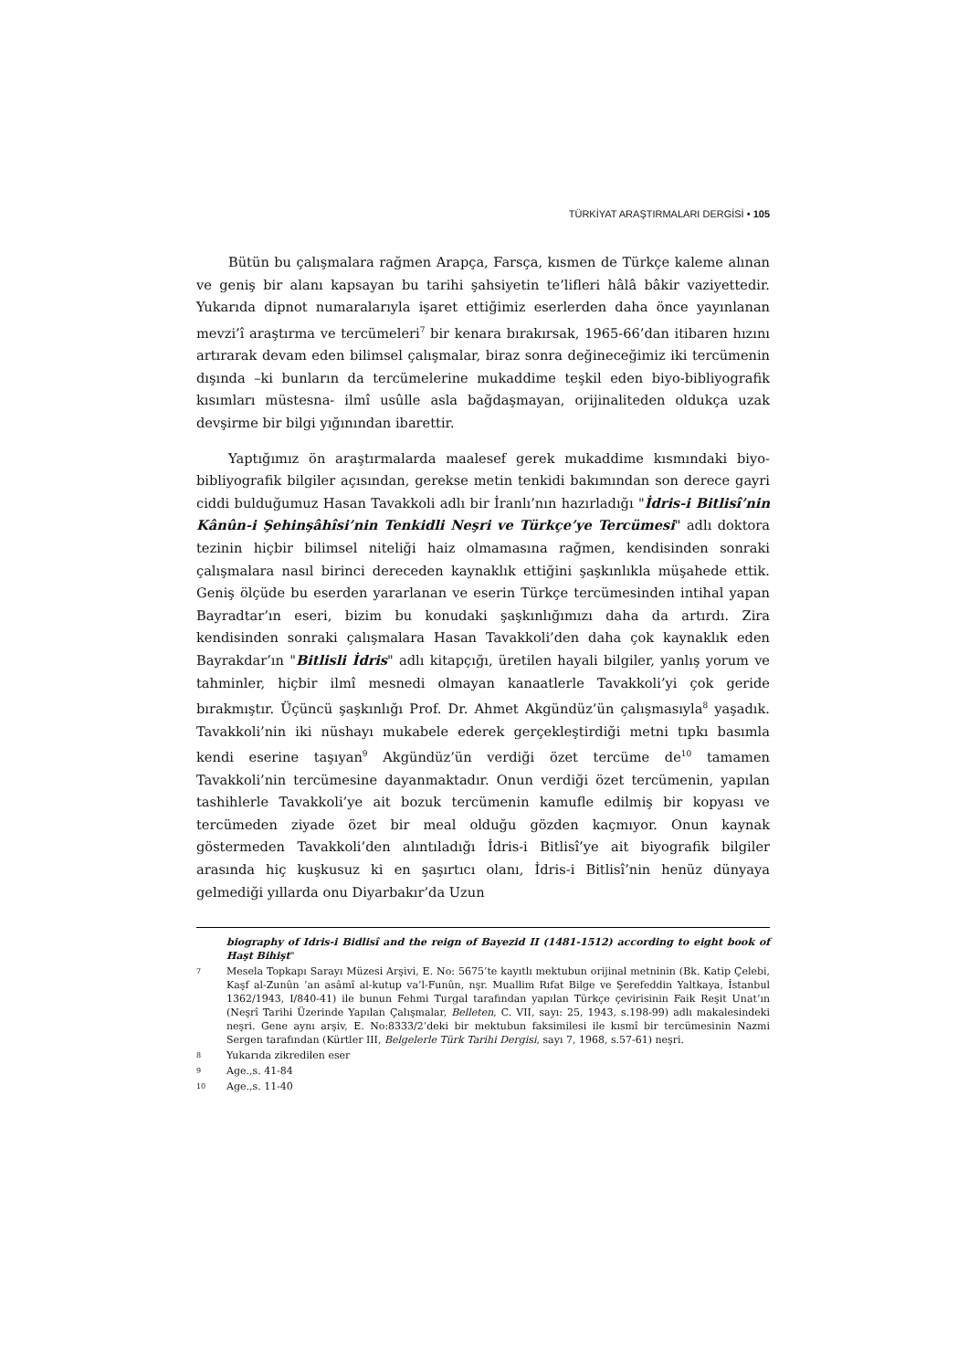TÜRKİYAT ARAŞTIRMALARI DERGİSİ • 105
Bütün bu çalışmalara rağmen Arapça, Farsça, kısmen de Türkçe kaleme alınan ve geniş bir alanı kapsayan bu tarihi şahsiyetin te’lifleri hâlâ bâkir vaziyettedir. Yukarıda dipnot numaralarıyla işaret ettiğimiz eserlerden daha önce yayınlanan mevzi’î araştırma ve tercümeleri<sup>7</sup> bir kenara bırakırsak, 1965-66’dan itibaren hızını artırarak devam eden bilimsel çalışmalar, biraz sonra değineceğimiz iki tercümenin dışında –ki bunların da tercümelerine mukaddime teşkil eden biyo-bibliyografik kısımları müstesna- ilmî usûlle asla bağdaşmayan, orijinaliteden oldukça uzak devşirme bir bilgi yığınından ibarettir.
Yaptığımız ön araştırmalarda maalesef gerek mukaddime kısmındaki biyo-bibliyografik bilgiler açısından, gerekse metin tenkidi bakımından son derece gayri ciddi bulduğumuz Hasan Tavakkoli adlı bir İranlı’nın hazırladığı "İdris-i Bitlisî’nin Kânûn-i Şehinşâhîsi’nin Tenkidli Neşri ve Türkçe’ye Tercümesi" adlı doktora tezinin hiçbir bilimsel niteliği haiz olmamasına rağmen, kendisinden sonraki çalışmalara nasıl birinci dereceden kaynaklık ettiğini şaşkınlıkla müşahede ettik. Geniş ölçüde bu eserden yararlanan ve eserin Türkçe tercümesinden intihal yapan Bayradtar’ın eseri, bizim bu konudaki şaşkınlığımızı daha da artırdı. Zira kendisinden sonraki çalışmalara Hasan Tavakkoli’den daha çok kaynaklık eden Bayrakdar’ın "Bitlisli İdris" adlı kitapçığı, üretilen hayali bilgiler, yanlış yorum ve tahminler, hiçbir ilmî mesnedi olmayan kanaatlerle Tavakkoli’yi çok geride bırakmıştır. Üçüncü şaşkınlığı Prof. Dr. Ahmet Akgündüz’ün çalışmasıyla<sup>8</sup> yaşadık. Tavakkoli’nin iki nüshayı mukabele ederek gerçekleştirdiği metni tıpkı basımla kendi eserine taşıyan<sup>9</sup> Akgündüz’ün verdiği özet tercüme de<sup>10</sup> tamamen Tavakkoli’nin tercümesine dayanmaktadır. Onun verdiği özet tercümenin, yapılan tashihlerle Tavakkoli’ye ait bozuk tercümenin kamufle edilmiş bir kopyası ve tercümeden ziyade özet bir meal olduğu gözden kaçmıyor. Onun kaynak göstermeden Tavakkoli’den alıntıladığı İdris-i Bitlisî’ye ait biyografik bilgiler arasında hiç kuşkusuz ki en şaşırtıcı olanı, İdris-i Bitlisî’nin henüz dünyaya gelmediği yıllarda onu Diyarbakır’da Uzun
biography of Idris-i Bidlisî and the reign of Bayezid II (1481-1512) according to eight book of Haşt Bihişt"
7 Mesela Topkapı Sarayı Müzesi Arşivi, E. No: 5675’te kayıtlı mektubun orijinal metninin (Bk. Katip Çelebi, Kaşf al-Zunûn ’an asâmî al-kutup va’l-Funûn, nşr. Muallim Rıfat Bilge ve Şerefeddin Yaltkaya, İstanbul 1362/1943, I/840-41) ile bunun Fehmi Turgal tarafından yapılan Türkçe çevirisinin Faik Reşit Unat’ın (Neşrî Tarihi Üzerinde Yapılan Çalışmalar, Belleten, C. VII, sayı: 25, 1943, s.198-99) adlı makalesindeki neşri. Gene aynı arşiv, E. No:8333/2’deki bir mektubun faksimilesi ile kısmî bir tercümesinin Nazmi Sergen tarafından (Kürtler III, Belgelerle Türk Tarihi Dergisi, sayı 7, 1968, s.57-61) neşri.
8 Yukarıda zikredilen eser
9 Age.,s. 41-84
10 Age.,s. 11-40